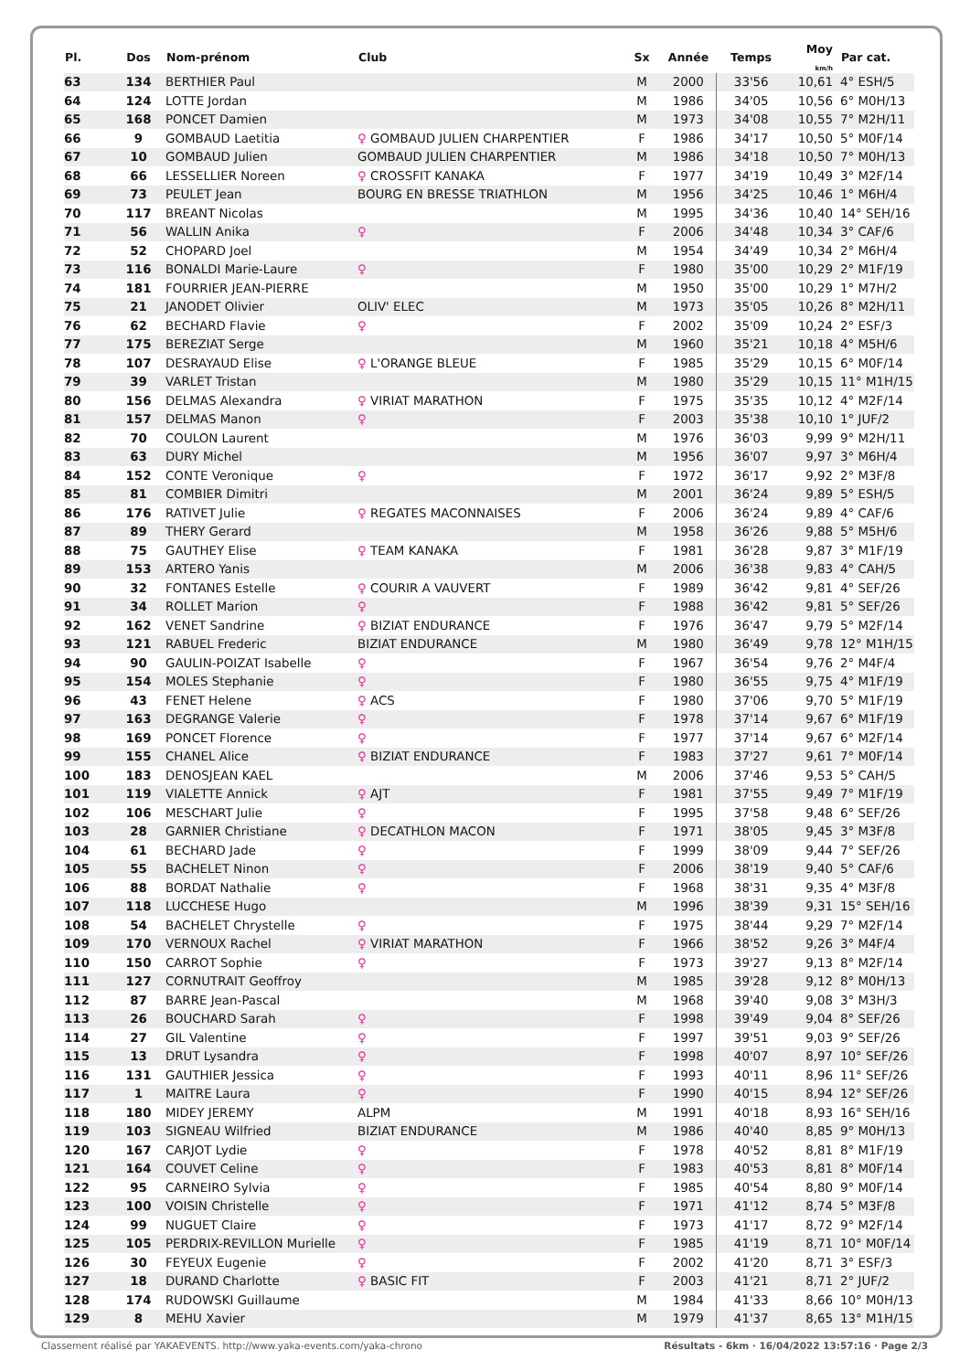| Pl. | Dos | Nom-prénom | Club | Sx | Année | Temps | Moy <sub>km/h</sub> | Par cat. |
| --- | --- | --- | --- | --- | --- | --- | --- | --- |
| 63 | 134 | BERTHIER Paul | | M | 2000 | 33'56 | 10,61 | 4° ESH/5 |
| 64 | 124 | LOTTE Jordan | | M | 1986 | 34'05 | 10,56 | 6° M0H/13 |
| 65 | 168 | PONCET Damien | | M | 1973 | 34'08 | 10,55 | 7° M2H/11 |
| 66 | 9 | GOMBAUD Laetitia | ♀ GOMBAUD JULIEN CHARPENTIER | F | 1986 | 34'17 | 10,50 | 5° M0F/14 |
| 67 | 10 | GOMBAUD Julien | GOMBAUD JULIEN CHARPENTIER | M | 1986 | 34'18 | 10,50 | 7° M0H/13 |
| 68 | 66 | LESSELLIER Noreen | ♀ CROSSFIT KANAKA | F | 1977 | 34'19 | 10,49 | 3° M2F/14 |
| 69 | 73 | PEULET Jean | BOURG EN BRESSE TRIATHLON | M | 1956 | 34'25 | 10,46 | 1° M6H/4 |
| 70 | 117 | BREANT Nicolas | | M | 1995 | 34'36 | 10,40 | 14° SEH/16 |
| 71 | 56 | WALLIN Anika | ♀ | F | 2006 | 34'48 | 10,34 | 3° CAF/6 |
| 72 | 52 | CHOPARD Joel | | M | 1954 | 34'49 | 10,34 | 2° M6H/4 |
| 73 | 116 | BONALDI Marie-Laure | ♀ | F | 1980 | 35'00 | 10,29 | 2° M1F/19 |
| 74 | 181 | FOURRIER JEAN-PIERRE | | M | 1950 | 35'00 | 10,29 | 1° M7H/2 |
| 75 | 21 | JANODET Olivier | OLIV' ELEC | M | 1973 | 35'05 | 10,26 | 8° M2H/11 |
| 76 | 62 | BECHARD Flavie | ♀ | F | 2002 | 35'09 | 10,24 | 2° ESF/3 |
| 77 | 175 | BEREZIAT Serge | | M | 1960 | 35'21 | 10,18 | 4° M5H/6 |
| 78 | 107 | DESRAYAUD Elise | ♀ L'ORANGE BLEUE | F | 1985 | 35'29 | 10,15 | 6° M0F/14 |
| 79 | 39 | VARLET Tristan | | M | 1980 | 35'29 | 10,15 | 11° M1H/15 |
| 80 | 156 | DELMAS Alexandra | ♀ VIRIAT MARATHON | F | 1975 | 35'35 | 10,12 | 4° M2F/14 |
| 81 | 157 | DELMAS Manon | ♀ | F | 2003 | 35'38 | 10,10 | 1° JUF/2 |
| 82 | 70 | COULON Laurent | | M | 1976 | 36'03 | 9,99 | 9° M2H/11 |
| 83 | 63 | DURY Michel | | M | 1956 | 36'07 | 9,97 | 3° M6H/4 |
| 84 | 152 | CONTE Veronique | ♀ | F | 1972 | 36'17 | 9,92 | 2° M3F/8 |
| 85 | 81 | COMBIER Dimitri | | M | 2001 | 36'24 | 9,89 | 5° ESH/5 |
| 86 | 176 | RATIVET Julie | ♀ REGATES MACONNAISES | F | 2006 | 36'24 | 9,89 | 4° CAF/6 |
| 87 | 89 | THERY Gerard | | M | 1958 | 36'26 | 9,88 | 5° M5H/6 |
| 88 | 75 | GAUTHEY Elise | ♀ TEAM KANAKA | F | 1981 | 36'28 | 9,87 | 3° M1F/19 |
| 89 | 153 | ARTERO Yanis | | M | 2006 | 36'38 | 9,83 | 4° CAH/5 |
| 90 | 32 | FONTANES Estelle | ♀ COURIR A VAUVERT | F | 1989 | 36'42 | 9,81 | 4° SEF/26 |
| 91 | 34 | ROLLET Marion | ♀ | F | 1988 | 36'42 | 9,81 | 5° SEF/26 |
| 92 | 162 | VENET Sandrine | ♀ BIZIAT ENDURANCE | F | 1976 | 36'47 | 9,79 | 5° M2F/14 |
| 93 | 121 | RABUEL Frederic | BIZIAT ENDURANCE | M | 1980 | 36'49 | 9,78 | 12° M1H/15 |
| 94 | 90 | GAULIN-POIZAT Isabelle | ♀ | F | 1967 | 36'54 | 9,76 | 2° M4F/4 |
| 95 | 154 | MOLES Stephanie | ♀ | F | 1980 | 36'55 | 9,75 | 4° M1F/19 |
| 96 | 43 | FENET Helene | ♀ ACS | F | 1980 | 37'06 | 9,70 | 5° M1F/19 |
| 97 | 163 | DEGRANGE Valerie | ♀ | F | 1978 | 37'14 | 9,67 | 6° M1F/19 |
| 98 | 169 | PONCET Florence | ♀ | F | 1977 | 37'14 | 9,67 | 6° M2F/14 |
| 99 | 155 | CHANEL Alice | ♀ BIZIAT ENDURANCE | F | 1983 | 37'27 | 9,61 | 7° M0F/14 |
| 100 | 183 | DENOSJEAN KAEL | | M | 2006 | 37'46 | 9,53 | 5° CAH/5 |
| 101 | 119 | VIALETTE Annick | ♀ AJT | F | 1981 | 37'55 | 9,49 | 7° M1F/19 |
| 102 | 106 | MESCHART Julie | ♀ | F | 1995 | 37'58 | 9,48 | 6° SEF/26 |
| 103 | 28 | GARNIER Christiane | ♀ DECATHLON MACON | F | 1971 | 38'05 | 9,45 | 3° M3F/8 |
| 104 | 61 | BECHARD Jade | ♀ | F | 1999 | 38'09 | 9,44 | 7° SEF/26 |
| 105 | 55 | BACHELET Ninon | ♀ | F | 2006 | 38'19 | 9,40 | 5° CAF/6 |
| 106 | 88 | BORDAT Nathalie | ♀ | F | 1968 | 38'31 | 9,35 | 4° M3F/8 |
| 107 | 118 | LUCCHESE Hugo | | M | 1996 | 38'39 | 9,31 | 15° SEH/16 |
| 108 | 54 | BACHELET Chrystelle | ♀ | F | 1975 | 38'44 | 9,29 | 7° M2F/14 |
| 109 | 170 | VERNOUX Rachel | ♀ VIRIAT MARATHON | F | 1966 | 38'52 | 9,26 | 3° M4F/4 |
| 110 | 150 | CARROT Sophie | ♀ | F | 1973 | 39'27 | 9,13 | 8° M2F/14 |
| 111 | 127 | CORNUTRAIT Geoffroy | | M | 1985 | 39'28 | 9,12 | 8° M0H/13 |
| 112 | 87 | BARRE Jean-Pascal | | M | 1968 | 39'40 | 9,08 | 3° M3H/3 |
| 113 | 26 | BOUCHARD Sarah | ♀ | F | 1998 | 39'49 | 9,04 | 8° SEF/26 |
| 114 | 27 | GIL Valentine | ♀ | F | 1997 | 39'51 | 9,03 | 9° SEF/26 |
| 115 | 13 | DRUT Lysandra | ♀ | F | 1998 | 40'07 | 8,97 | 10° SEF/26 |
| 116 | 131 | GAUTHIER Jessica | ♀ | F | 1993 | 40'11 | 8,96 | 11° SEF/26 |
| 117 | 1 | MAITRE Laura | ♀ | F | 1990 | 40'15 | 8,94 | 12° SEF/26 |
| 118 | 180 | MIDEY JEREMY | ALPM | M | 1991 | 40'18 | 8,93 | 16° SEH/16 |
| 119 | 103 | SIGNEAU Wilfried | BIZIAT ENDURANCE | M | 1986 | 40'40 | 8,85 | 9° M0H/13 |
| 120 | 167 | CARJOT Lydie | ♀ | F | 1978 | 40'52 | 8,81 | 8° M1F/19 |
| 121 | 164 | COUVET Celine | ♀ | F | 1983 | 40'53 | 8,81 | 8° M0F/14 |
| 122 | 95 | CARNEIRO Sylvia | ♀ | F | 1985 | 40'54 | 8,80 | 9° M0F/14 |
| 123 | 100 | VOISIN Christelle | ♀ | F | 1971 | 41'12 | 8,74 | 5° M3F/8 |
| 124 | 99 | NUGUET Claire | ♀ | F | 1973 | 41'17 | 8,72 | 9° M2F/14 |
| 125 | 105 | PERDRIX-REVILLON Murielle | ♀ | F | 1985 | 41'19 | 8,71 | 10° M0F/14 |
| 126 | 30 | FEYEUX Eugenie | ♀ | F | 2002 | 41'20 | 8,71 | 3° ESF/3 |
| 127 | 18 | DURAND Charlotte | ♀ BASIC FIT | F | 2003 | 41'21 | 8,71 | 2° JUF/2 |
| 128 | 174 | RUDOWSKI Guillaume | | M | 1984 | 41'33 | 8,66 | 10° M0H/13 |
| 129 | 8 | MEHU Xavier | | M | 1979 | 41'37 | 8,65 | 13° M1H/15 |
Classement réalisé par YAKAEVENTS. http://www.yaka-events.com/yaka-chrono Résultats - 6km · 16/04/2022 13:57:16 · Page 2/3